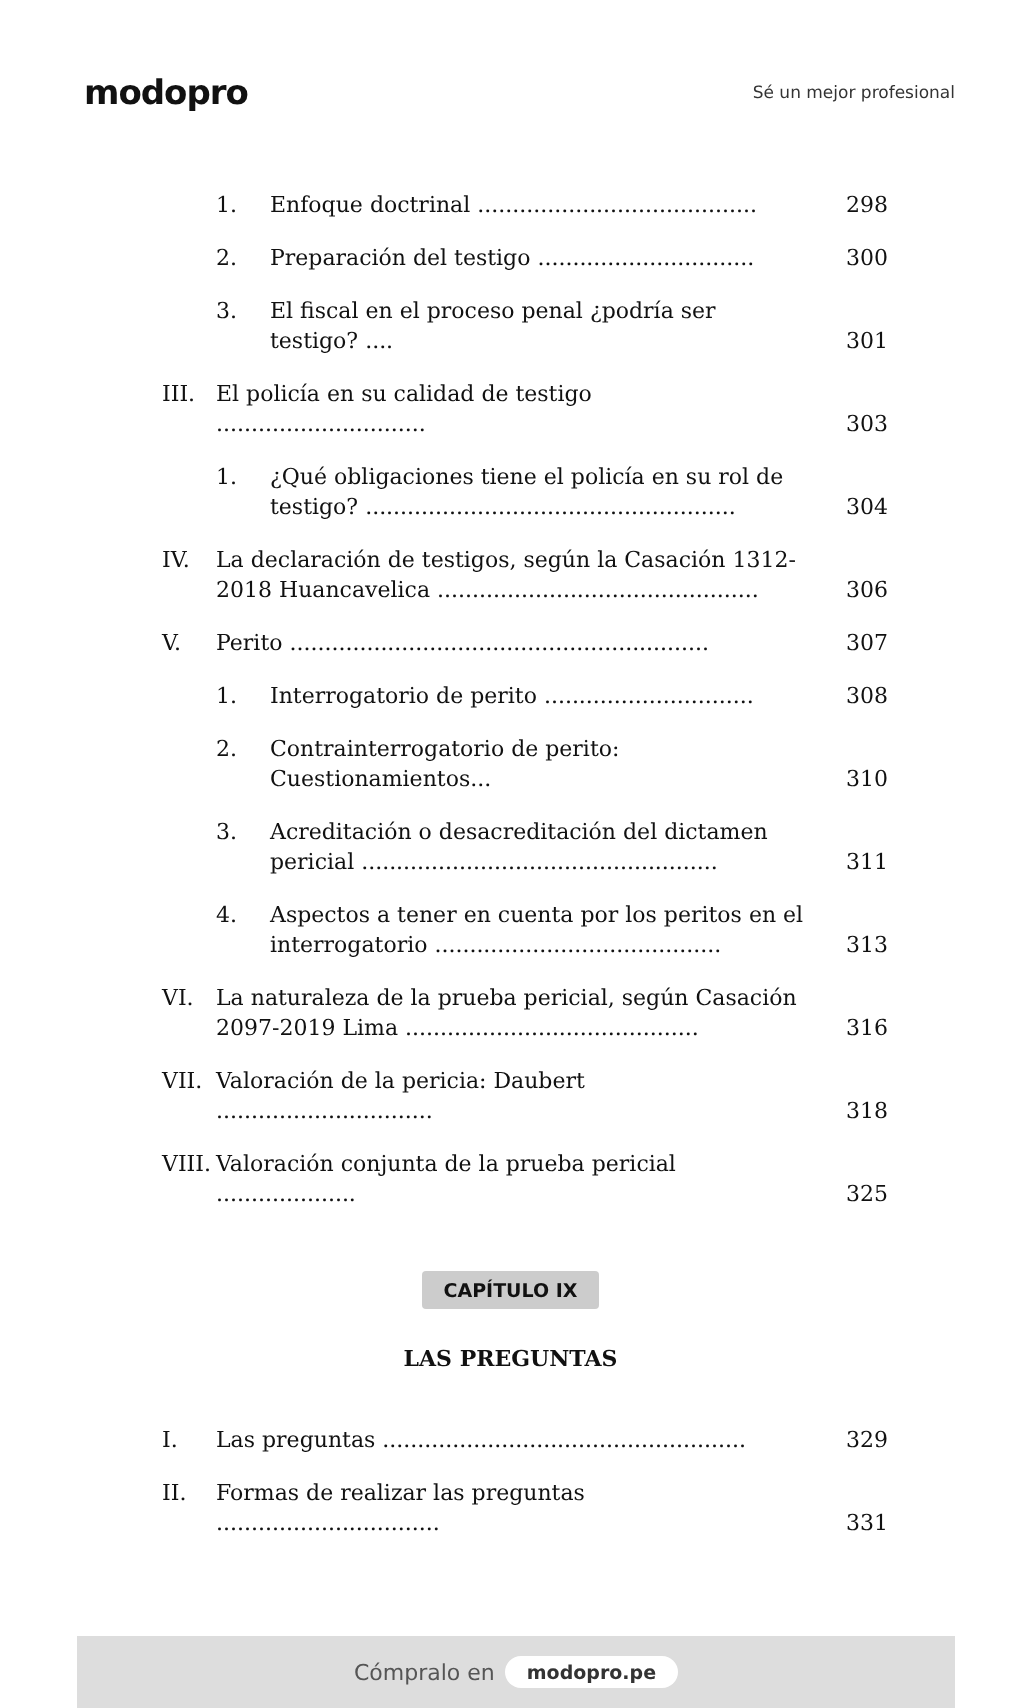modopro
Sé un mejor profesional
1. Enfoque doctrinal ........................................ 298
2. Preparación del testigo ............................... 300
3. El fiscal en el proceso penal ¿podría ser testigo? .... 301
III. El policía en su calidad de testigo .............................. 303
1. ¿Qué obligaciones tiene el policía en su rol de testigo? ..................................................... 304
IV. La declaración de testigos, según la Casación 1312-2018 Huancavelica .............................................. 306
V. Perito ............................................................ 307
1. Interrogatorio de perito .............................. 308
2. Contrainterrogatorio de perito: Cuestionamientos... 310
3. Acreditación o desacreditación del dictamen pericial ................................................... 311
4. Aspectos a tener en cuenta por los peritos en el interrogatorio ......................................... 313
VI. La naturaleza de la prueba pericial, según Casación 2097-2019 Lima .......................................... 316
VII. Valoración de la pericia: Daubert ............................... 318
VIII. Valoración conjunta de la prueba pericial .................... 325
CAPÍTULO IX
LAS PREGUNTAS
I. Las preguntas .................................................... 329
II. Formas de realizar las preguntas ................................ 331
Cómpralo en modopro.pe